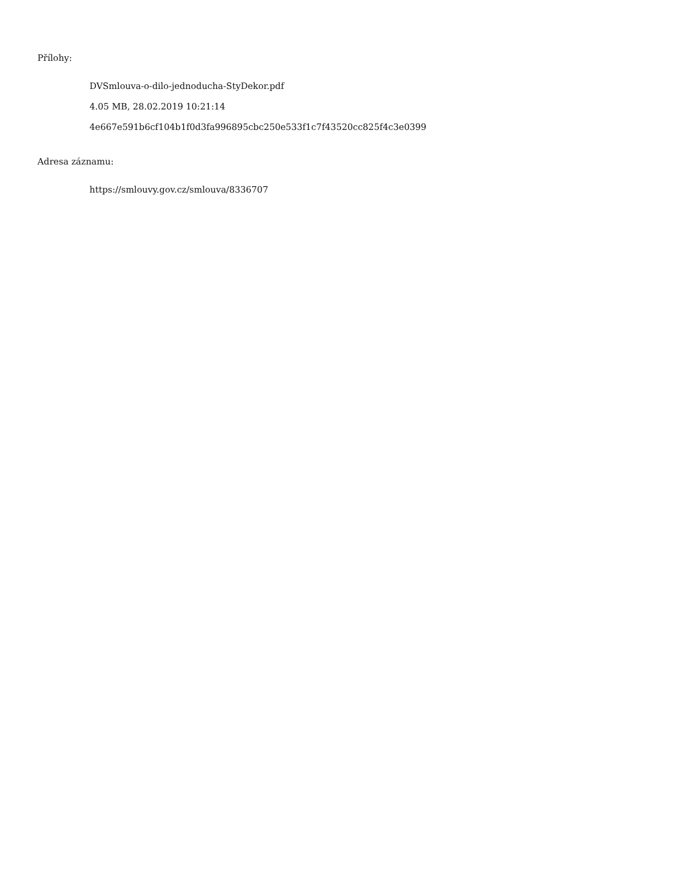Přílohy:
DVSmlouva-o-dilo-jednoducha-StyDekor.pdf
4.05 MB, 28.02.2019 10:21:14
4e667e591b6cf104b1f0d3fa996895cbc250e533f1c7f43520cc825f4c3e0399
Adresa záznamu:
https://smlouvy.gov.cz/smlouva/8336707